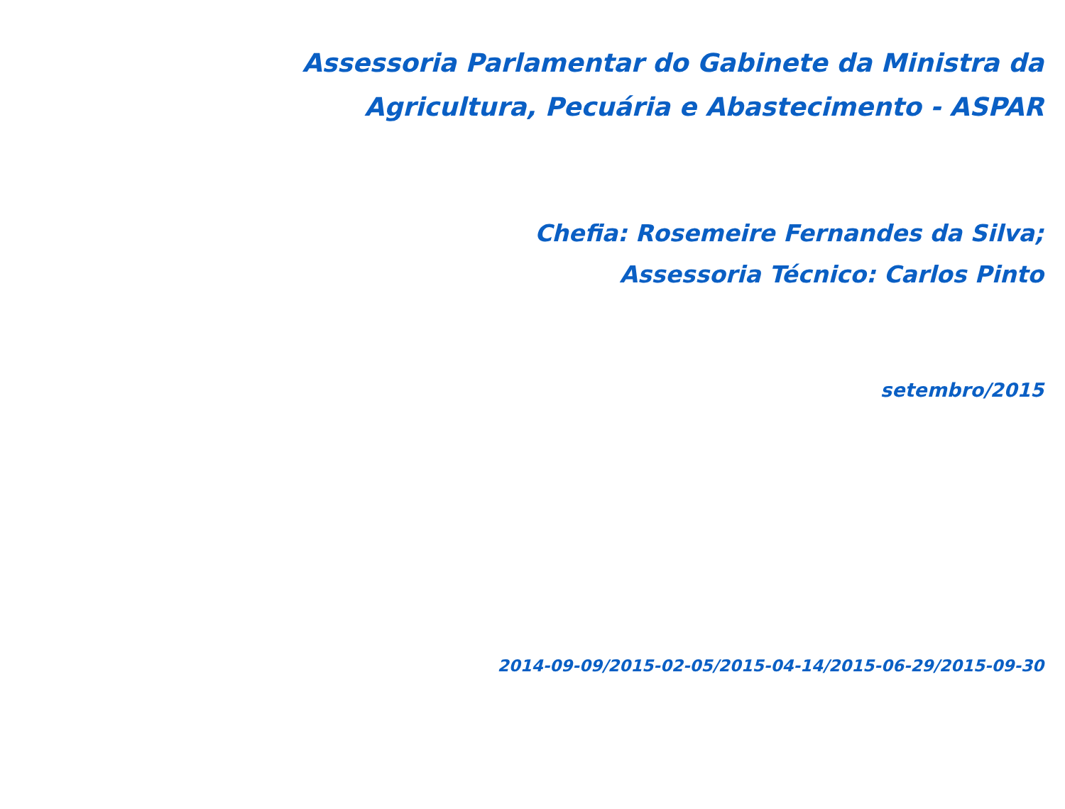Assessoria Parlamentar do Gabinete da Ministra da
Agricultura, Pecuária e Abastecimento - ASPAR
Chefia: Rosemeire Fernandes da Silva;
Assessoria Técnico: Carlos Pinto
setembro/2015
2014-09-09/2015-02-05/2015-04-14/2015-06-29/2015-09-30